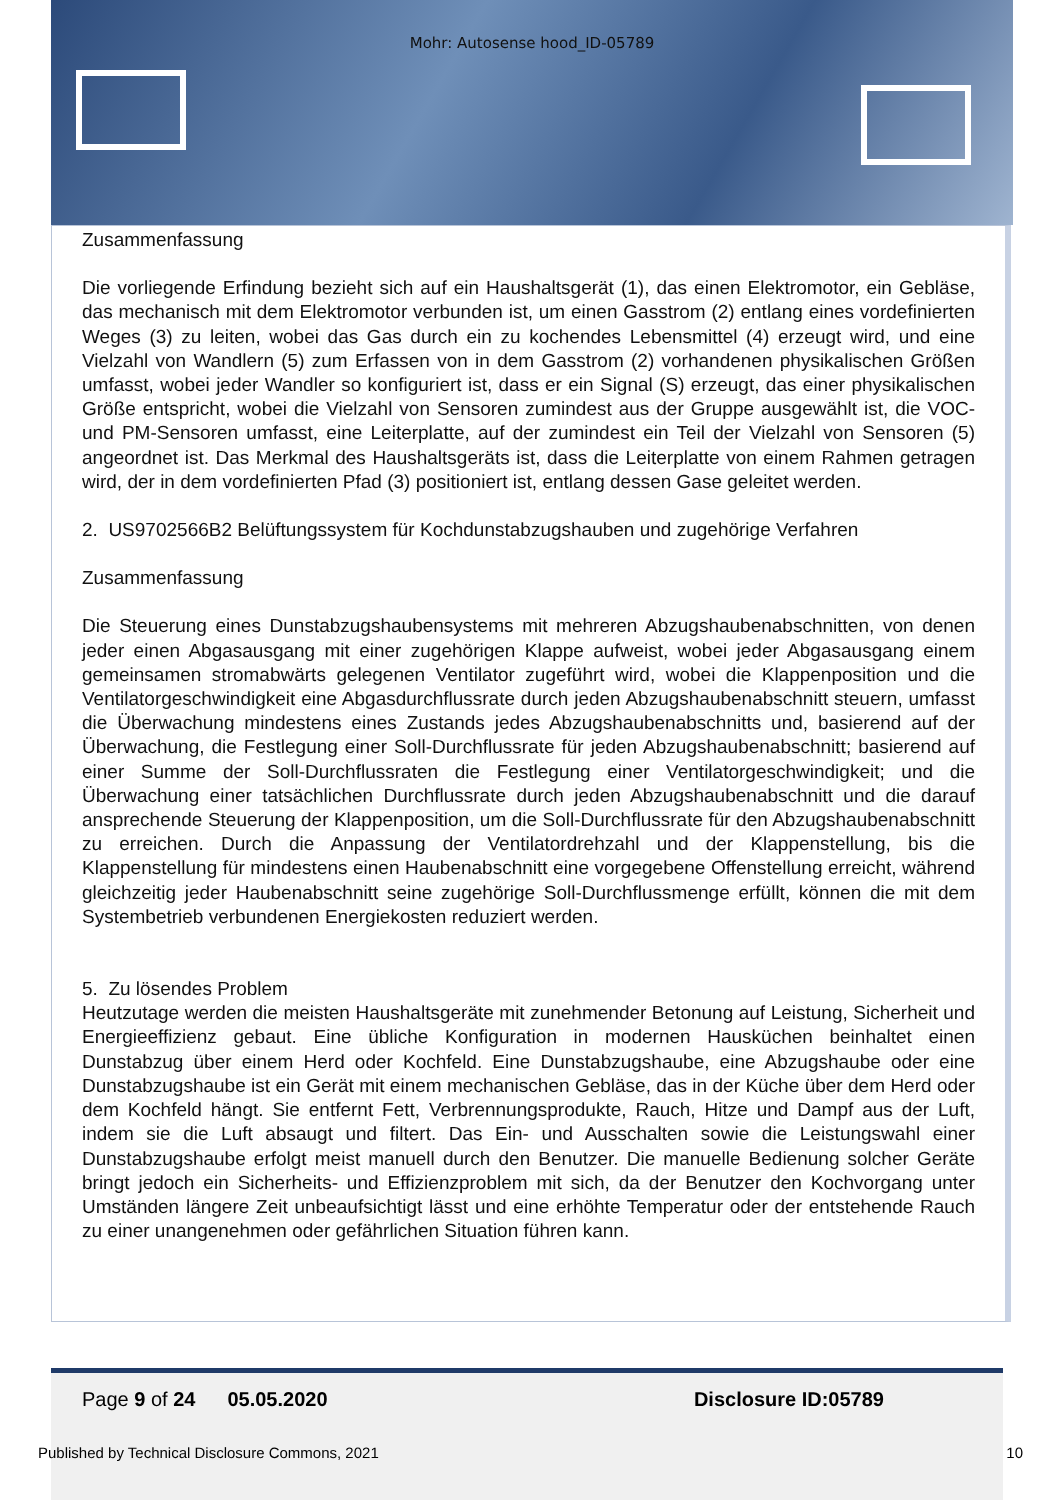Mohr: Autosense hood_ID-05789
Zusammenfassung
Die vorliegende Erfindung bezieht sich auf ein Haushaltsgerät (1), das einen Elektromotor, ein Gebläse, das mechanisch mit dem Elektromotor verbunden ist, um einen Gasstrom (2) entlang eines vordefinierten Weges (3) zu leiten, wobei das Gas durch ein zu kochendes Lebensmittel (4) erzeugt wird, und eine Vielzahl von Wandlern (5) zum Erfassen von in dem Gasstrom (2) vorhandenen physikalischen Größen umfasst, wobei jeder Wandler so konfiguriert ist, dass er ein Signal (S) erzeugt, das einer physikalischen Größe entspricht, wobei die Vielzahl von Sensoren zumindest aus der Gruppe ausgewählt ist, die VOC- und PM-Sensoren umfasst, eine Leiterplatte, auf der zumindest ein Teil der Vielzahl von Sensoren (5) angeordnet ist. Das Merkmal des Haushaltsgeräts ist, dass die Leiterplatte von einem Rahmen getragen wird, der in dem vordefinierten Pfad (3) positioniert ist, entlang dessen Gase geleitet werden.
2. US9702566B2 Belüftungssystem für Kochdunstabzugshauben und zugehörige Verfahren
Zusammenfassung
Die Steuerung eines Dunstabzugshaubensystems mit mehreren Abzugshaubenabschnitten, von denen jeder einen Abgasausgang mit einer zugehörigen Klappe aufweist, wobei jeder Abgasausgang einem gemeinsamen stromabwärts gelegenen Ventilator zugeführt wird, wobei die Klappenposition und die Ventilatorgeschwindigkeit eine Abgasdurchflussrate durch jeden Abzugshaubenabschnitt steuern, umfasst die Überwachung mindestens eines Zustands jedes Abzugshaubenabschnitts und, basierend auf der Überwachung, die Festlegung einer Soll-Durchflussrate für jeden Abzugshaubenabschnitt; basierend auf einer Summe der Soll-Durchflussraten die Festlegung einer Ventilatorgeschwindigkeit; und die Überwachung einer tatsächlichen Durchflussrate durch jeden Abzugshaubenabschnitt und die darauf ansprechende Steuerung der Klappenposition, um die Soll-Durchflussrate für den Abzugshaubenabschnitt zu erreichen. Durch die Anpassung der Ventilatordrehzahl und der Klappenstellung, bis die Klappenstellung für mindestens einen Haubenabschnitt eine vorgegebene Offenstellung erreicht, während gleichzeitig jeder Haubenabschnitt seine zugehörige Soll-Durchflussmenge erfüllt, können die mit dem Systembetrieb verbundenen Energiekosten reduziert werden.
5. Zu lösendes Problem
Heutzutage werden die meisten Haushaltsgeräte mit zunehmender Betonung auf Leistung, Sicherheit und Energieeffizienz gebaut. Eine übliche Konfiguration in modernen Hausküchen beinhaltet einen Dunstabzug über einem Herd oder Kochfeld. Eine Dunstabzugshaube, eine Abzugshaube oder eine Dunstabzugshaube ist ein Gerät mit einem mechanischen Gebläse, das in der Küche über dem Herd oder dem Kochfeld hängt. Sie entfernt Fett, Verbrennungsprodukte, Rauch, Hitze und Dampf aus der Luft, indem sie die Luft absaugt und filtert. Das Ein- und Ausschalten sowie die Leistungswahl einer Dunstabzugshaube erfolgt meist manuell durch den Benutzer. Die manuelle Bedienung solcher Geräte bringt jedoch ein Sicherheits- und Effizienzproblem mit sich, da der Benutzer den Kochvorgang unter Umständen längere Zeit unbeaufsichtigt lässt und eine erhöhte Temperatur oder der entstehende Rauch zu einer unangenehmen oder gefährlichen Situation führen kann.
Page 9 of 24 05.05.2020 Disclosure ID:05789
Published by Technical Disclosure Commons, 2021 10